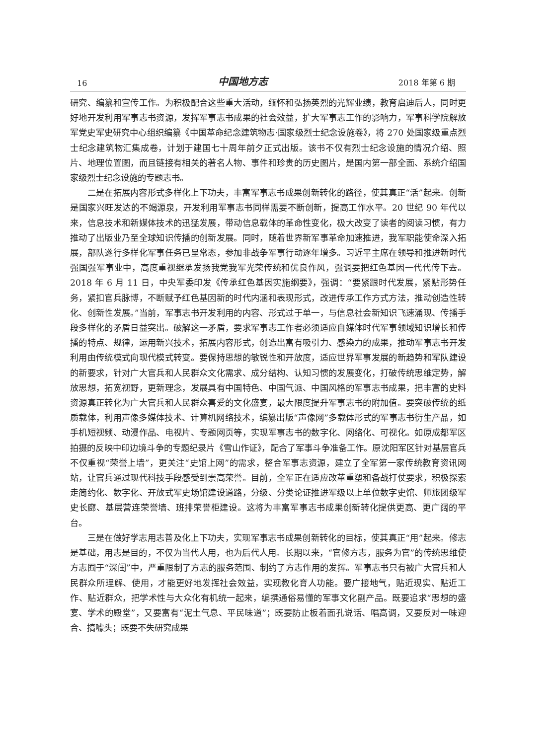16 中国地方志 2018 年第 6 期
研究、编纂和宣传工作。为积极配合这些重大活动，缅怀和弘扬英烈的光辉业绩，教育启迪后人，同时更好地开发利用军事志书资源，发挥军事志书成果的社会效益，扩大军事志工作的影响力，军事科学院解放军党史军史研究中心组织编纂《中国革命纪念建筑物志·国家级烈士纪念设施卷》，将 270 处国家级重点烈士纪念建筑物汇集成卷，计划于建国七十周年前夕正式出版。该书不仅有烈士纪念设施的情况介绍、照片、地理位置图，而且链接有相关的著名人物、事件和珍贵的历史图片，是国内第一部全面、系统介绍国家级烈士纪念设施的专题志书。
二是在拓展内容形式多样化上下功夫，丰富军事志书成果创新转化的路径，使其真正“活”起来。创新是国家兴旺发达的不竭源泉，开发利用军事志书同样需要不断创新，提高工作水平。20 世纪 90 年代以来，信息技术和新媒体技术的迅猛发展，带动信息载体的革命性变化，极大改变了读者的阅读习惯，有力推动了出版业乃至全球知识传播的创新发展。同时，随着世界新军事革命加速推进，我军职能使命深入拓展，部队遂行多样化军事任务已呈常态，参加非战争军事行动逐年增多。习近平主席在领导和推进新时代强国强军事业中，高度重视继承发扬我党我军光荣传统和优良作风，强调要把红色基因一代代传下去。2018 年 6 月 11 日，中央军委印发《传承红色基因实施纲要》，强调：“要紧跟时代发展，紧贴形势任务，紧扣官兵脉博，不断赋予红色基因新的时代内涵和表现形式，改进传承工作方式方法，推动创造性转化、创新性发展。”当前，军事志书开发利用的内容、形式过于单一，与信息社会新知识飞速涌现、传播手段多样化的矛盾日益突出。破解这一矛盾，要求军事志工作者必须适应自媒体时代军事领域知识增长和传播的特点、规律，运用新兴技术，拓展内容形式，创造出富有吸引力、感染力的成果，推动军事志书开发利用由传统模式向现代模式转变。要保持思想的敏锐性和开放度，适应世界军事发展的新趋势和军队建设的新要求，针对广大官兵和人民群众文化需求、成分结构、认知习惯的发展变化，打破传统思维定势，解放思想，拓宽视野，更新理念，发展具有中国特色、中国气派、中国风格的军事志书成果，把丰富的史料资源真正转化为广大官兵和人民群众喜爱的文化盛宴，最大限度提升军事志书的附加值。要突破传统的纸质载体，利用声像多媒体技术、计算机网络技术，编纂出版“声像网”多载体形式的军事志书衍生产品，如手机短视频、动漫作品、电视片、专题网页等，实现军事志书的数字化、网络化、可视化。如原成都军区拍摄的反映中印边境斗争的专题纪录片《雪山作证》，配合了军事斗争准备工作。原沈阳军区针对基层官兵不仅重视“荣誉上墙”，更关注“史馆上网”的需求，整合军事志资源，建立了全军第一家传统教育资讯网站，让官兵通过现代科技手段感受到崇高荣誉。目前，全军正在适应改革重塑和备战打仗要求，积极探索走简约化、数字化、开放式军史场馆建设道路，分级、分类论证推进军级以上单位数字史馆、师旅团级军史长廊、基层营连荣誉墙、班排荣誉柜建设。这将为丰富军事志书成果创新转化提供更高、更广阔的平台。
三是在做好学志用志普及化上下功夫，实现军事志书成果创新转化的目标，使其真正“用”起来。修志是基础，用志是目的，不仅为当代人用，也为后代人用。长期以来，“官修方志，服务为官”的传统思维使方志囿于“深闺”中，严重限制了方志的服务范围、制约了方志作用的发挥。军事志书只有被广大官兵和人民群众所理解、使用，才能更好地发挥社会效益，实现教化育人功能。要广接地气，贴近现实、贴近工作、贴近群众，把学术性与大众化有机统一起来，编撰通俗易懂的军事文化副产品。既要追求“思想的盛宴、学术的殿堂”，又要富有“泥土气息、平民味道”；既要防止板着面孔说话、唱高调，又要反对一味迎合、搞噱头；既要不失研究成果